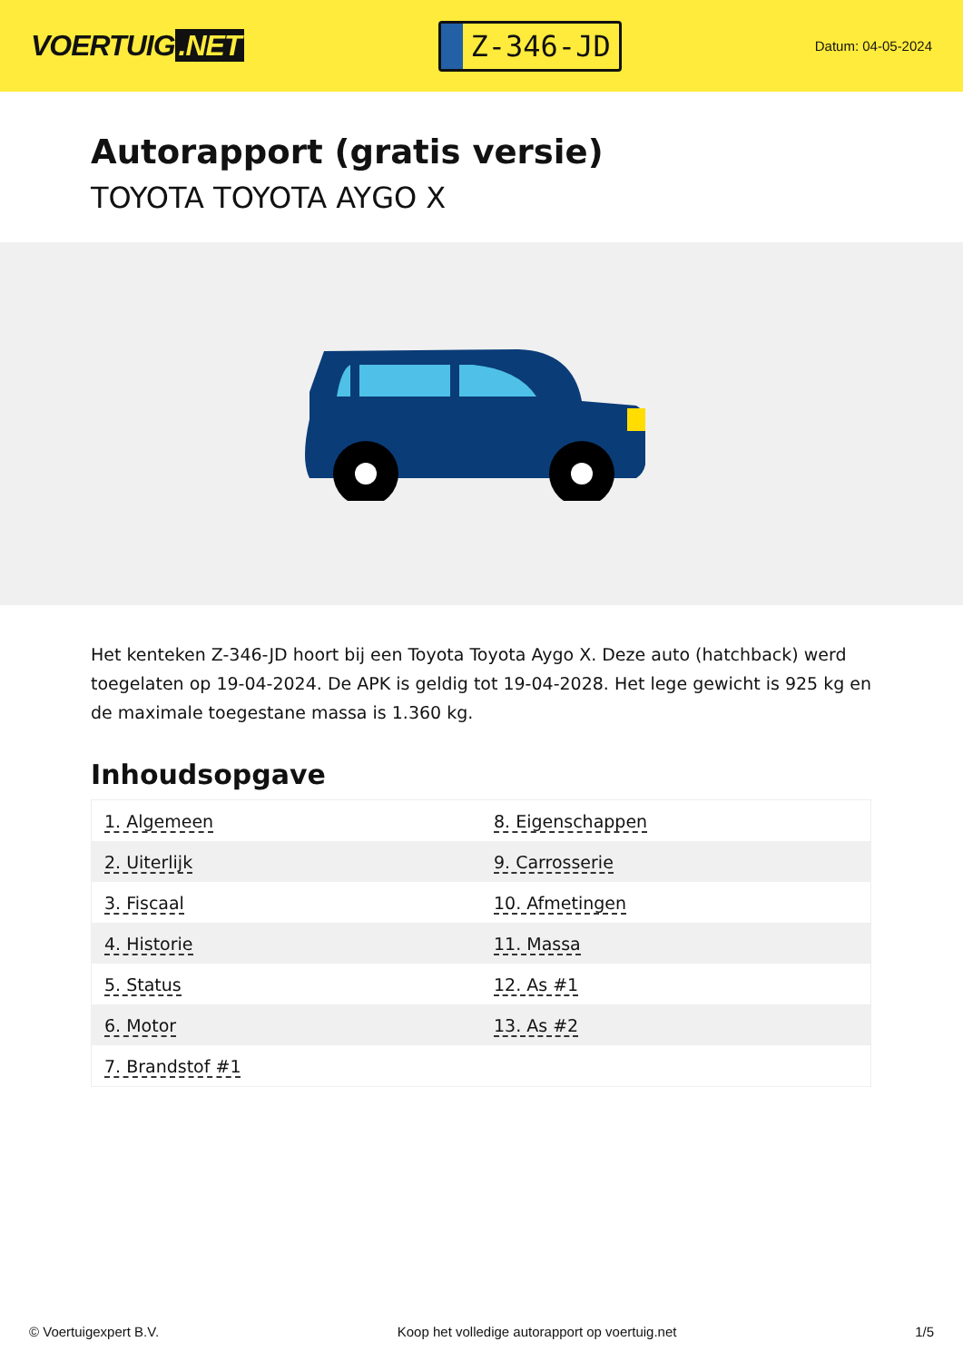VOERTUIG.NET
Z-346-JD
Datum: 04-05-2024
Autorapport (gratis versie)
TOYOTA TOYOTA AYGO X
Het kenteken Z-346-JD hoort bij een Toyota Toyota Aygo X. Deze auto (hatchback) werd toegelaten op 19-04-2024. De APK is geldig tot 19-04-2028. Het lege gewicht is 925 kg en de maximale toegestane massa is 1.360 kg.
Inhoudsopgave
| 1. Algemeen | 8. Eigenschappen |
| 2. Uiterlijk | 9. Carrosserie |
| 3. Fiscaal | 10. Afmetingen |
| 4. Historie | 11. Massa |
| 5. Status | 12. As #1 |
| 6. Motor | 13. As #2 |
| 7. Brandstof #1 | |
© Voertuigexpert B.V. Koop het volledige autorapport op voertuig.net 1/5